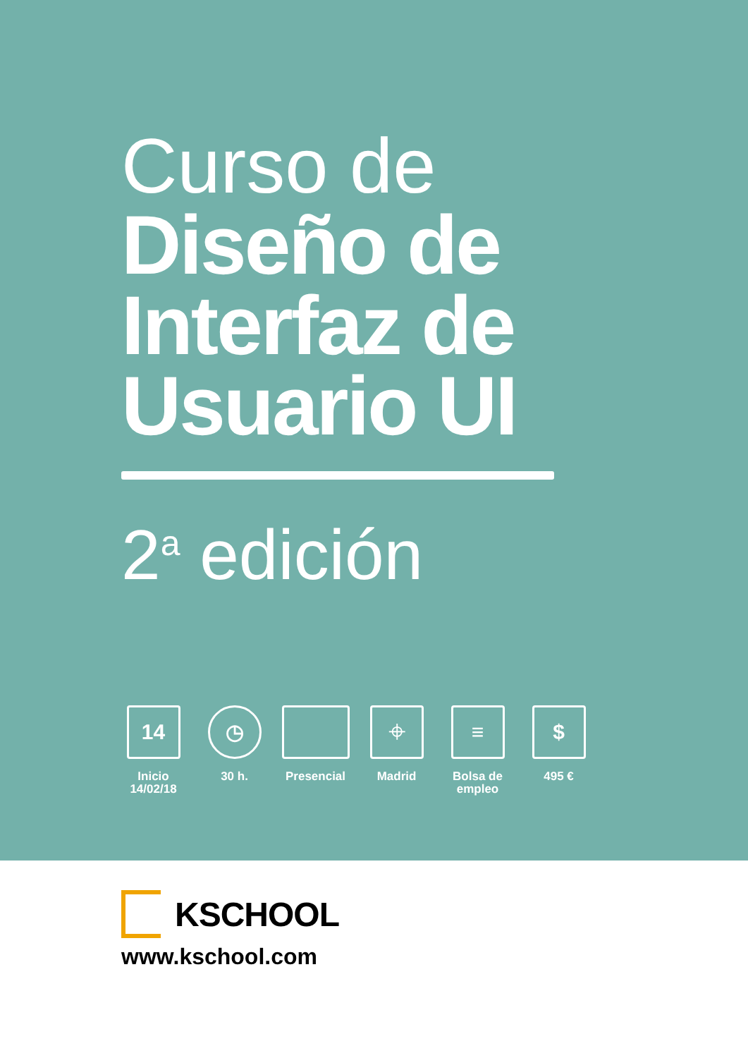Curso de
Diseño de
Interfaz de
Usuario UI
2<sup>a</sup> edición
14
Inicio
14/02/18
◷
30 h.
Presencial
⌖
Madrid
≡
Bolsa de
empleo
$
495 €
KSCHOOL
www.kschool.com